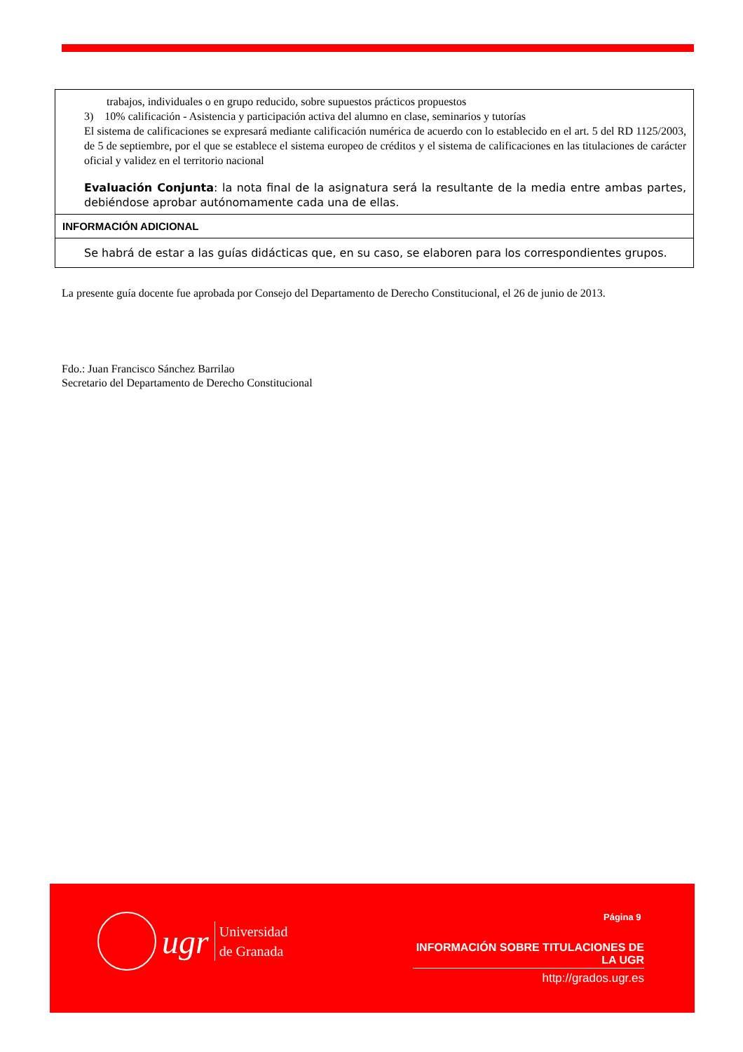| trabajos, individuales o en grupo reducido, sobre supuestos prácticos propuestos 3) 10% calificación - Asistencia y participación activa del alumno en clase, seminarios y tutorías El sistema de calificaciones se expresará mediante calificación numérica de acuerdo con lo establecido en el art. 5 del RD 1125/2003, de 5 de septiembre, por el que se establece el sistema europeo de créditos y el sistema de calificaciones en las titulaciones de carácter oficial y validez en el territorio nacional Evaluación Conjunta : la nota final de la asignatura será la resultante de la media entre ambas partes, debiéndose aprobar autónomamente cada una de ellas. |
| INFORMACIÓN ADICIONAL |
| Se habrá de estar a las guías didácticas que, en su caso, se elaboren para los correspondientes grupos. |
La presente guía docente fue aprobada por Consejo del Departamento de Derecho Constitucional, el 26 de junio de 2013.
Fdo.: Juan Francisco Sánchez Barrilao
Secretario del Departamento de Derecho Constitucional
ugr Universidad
de Granada
Página 9
INFORMACIÓN SOBRE TITULACIONES DE LA UGR
http://grados.ugr.es